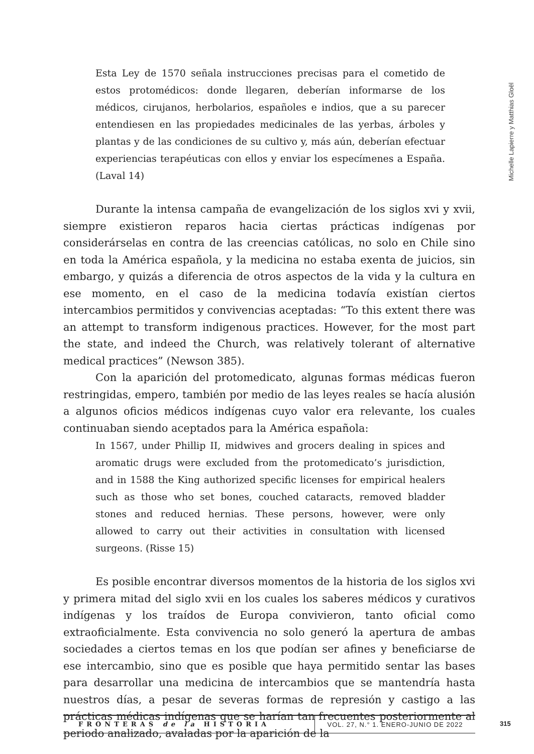Michelle Lapierre y Matthias Gloël
Esta Ley de 1570 señala instrucciones precisas para el cometido de estos protomédicos: donde llegaren, deberían informarse de los médicos, cirujanos, herbolarios, españoles e indios, que a su parecer entendiesen en las propiedades medicinales de las yerbas, árboles y plantas y de las condiciones de su cultivo y, más aún, deberían efectuar experiencias terapéuticas con ellos y enviar los especímenes a España. (Laval 14)
Durante la intensa campaña de evangelización de los siglos xvi y xvii, siempre existieron reparos hacia ciertas prácticas indígenas por considerárselas en contra de las creencias católicas, no solo en Chile sino en toda la América española, y la medicina no estaba exenta de juicios, sin embargo, y quizás a diferencia de otros aspectos de la vida y la cultura en ese momento, en el caso de la medicina todavía existían ciertos intercambios permitidos y convivencias aceptadas: “To this extent there was an attempt to transform indigenous practices. However, for the most part the state, and indeed the Church, was relatively tolerant of alternative medical practices” (Newson 385).
Con la aparición del protomedicato, algunas formas médicas fueron restringidas, empero, también por medio de las leyes reales se hacía alusión a algunos oficios médicos indígenas cuyo valor era relevante, los cuales continuaban siendo aceptados para la América española:
In 1567, under Phillip II, midwives and grocers dealing in spices and aromatic drugs were excluded from the protomedicato’s jurisdiction, and in 1588 the King authorized specific licenses for empirical healers such as those who set bones, couched cataracts, removed bladder stones and reduced hernias. These persons, however, were only allowed to carry out their activities in consultation with licensed surgeons. (Risse 15)
Es posible encontrar diversos momentos de la historia de los siglos xvi y primera mitad del siglo xvii en los cuales los saberes médicos y curativos indígenas y los traídos de Europa convivieron, tanto oficial como extraoficialmente. Esta convivencia no solo generó la apertura de ambas sociedades a ciertos temas en los que podían ser afines y beneficiarse de ese intercambio, sino que es posible que haya permitido sentar las bases para desarrollar una medicina de intercambios que se mantendría hasta nuestros días, a pesar de severas formas de represión y castigo a las prácticas médicas indígenas que se harían tan frecuentes posteriormente al periodo analizado, avaladas por la aparición de la
FRONTERAS de la HISTORIA
VOL. 27, N.° 1. ENERO-JUNIO DE 2022
315